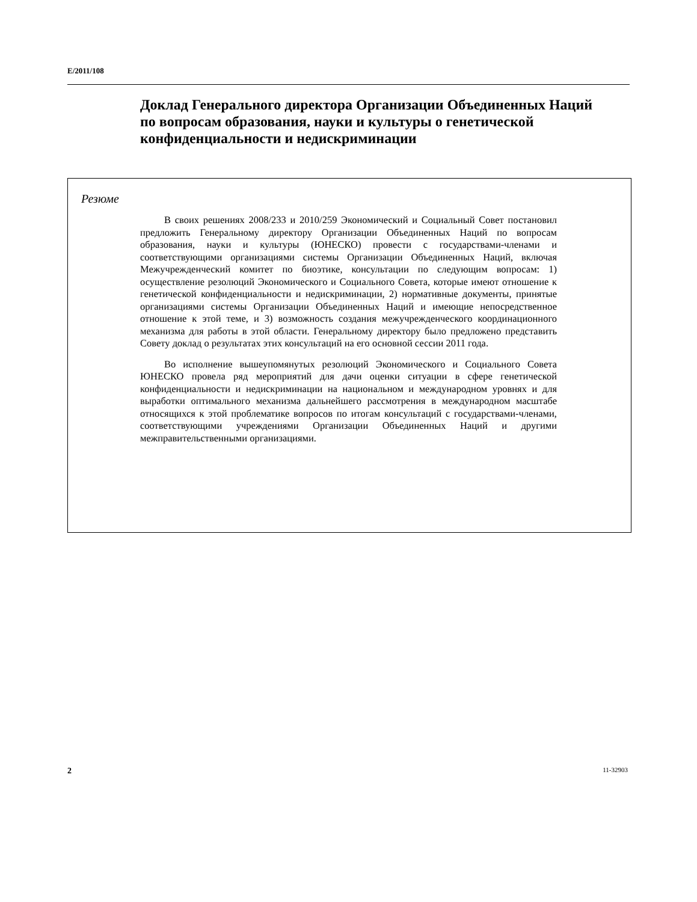E/2011/108
Доклад Генерального директора Организации Объединенных Наций по вопросам образования, науки и культуры о генетической конфиденциальности и недискриминации
Резюме
В своих решениях 2008/233 и 2010/259 Экономический и Социальный Совет постановил предложить Генеральному директору Организации Объединенных Наций по вопросам образования, науки и культуры (ЮНЕСКО) провести с государствами-членами и соответствующими организациями системы Организации Объединенных Наций, включая Межучрежденческий комитет по биоэтике, консультации по следующим вопросам: 1) осуществление резолюций Экономического и Социального Совета, которые имеют отношение к генетической конфиденциальности и недискриминации, 2) нормативные документы, принятые организациями системы Организации Объединенных Наций и имеющие непосредственное отношение к этой теме, и 3) возможность создания межучрежденческого координационного механизма для работы в этой области. Генеральному директору было предложено представить Совету доклад о результатах этих консультаций на его основной сессии 2011 года.
Во исполнение вышеупомянутых резолюций Экономического и Социального Совета ЮНЕСКО провела ряд мероприятий для дачи оценки ситуации в сфере генетической конфиденциальности и недискриминации на национальном и международном уровнях и для выработки оптимального механизма дальнейшего рассмотрения в международном масштабе относящихся к этой проблематике вопросов по итогам консультаций с государствами-членами, соответствующими учреждениями Организации Объединенных Наций и другими межправительственными организациями.
2 11-32903